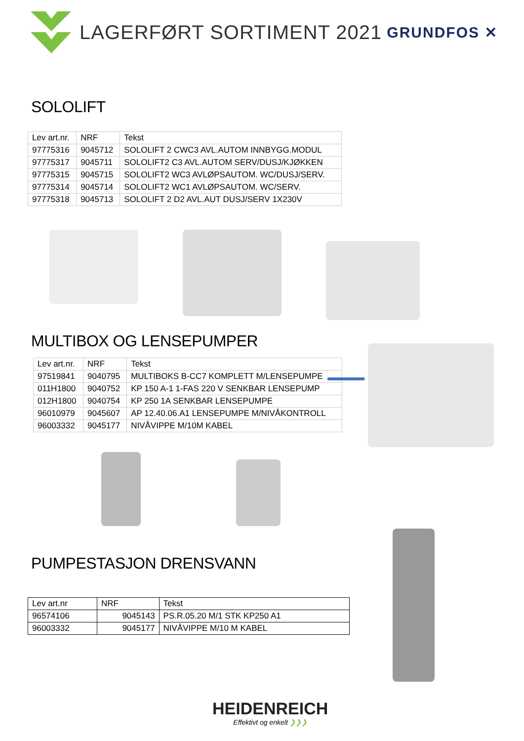LAGERFØRT SORTIMENT 2021
GRUNDFOS ✕
SOLOLIFT
| Lev art.nr. | NRF | Tekst |
| --- | --- | --- |
| 97775316 | 9045712 | SOLOLIFT 2 CWC3 AVL.AUTOM INNBYGG.MODUL |
| 97775317 | 9045711 | SOLOLIFT2 C3 AVL.AUTOM SERV/DUSJ/KJØKKEN |
| 97775315 | 9045715 | SOLOLIFT2 WC3 AVLØPSAUTOM. WC/DUSJ/SERV. |
| 97775314 | 9045714 | SOLOLIFT2 WC1 AVLØPSAUTOM. WC/SERV. |
| 97775318 | 9045713 | SOLOLIFT 2 D2 AVL.AUT DUSJ/SERV 1X230V |
MULTIBOX OG LENSEPUMPER
| Lev art.nr. | NRF | Tekst |
| --- | --- | --- |
| 97519841 | 9040795 | MULTIBOKS B-CC7 KOMPLETT M/LENSEPUMPE |
| 011H1800 | 9040752 | KP 150 A-1 1-FAS 220 V SENKBAR LENSEPUMP |
| 012H1800 | 9040754 | KP 250 1A SENKBAR LENSEPUMPE |
| 96010979 | 9045607 | AP 12.40.06.A1 LENSEPUMPE M/NIVÅKONTROLL |
| 96003332 | 9045177 | NIVÅVIPPE M/10M KABEL |
PUMPESTASJON DRENSVANN
| Lev art.nr | NRF | Tekst |
| --- | --- | --- |
| 96574106 | 9045143 | PS.R.05.20 M/1 STK KP250 A1 |
| 96003332 | 9045177 | NIVÅVIPPE M/10 M KABEL |
HEIDENREICH
Effektivt og enkelt ❯❯❯